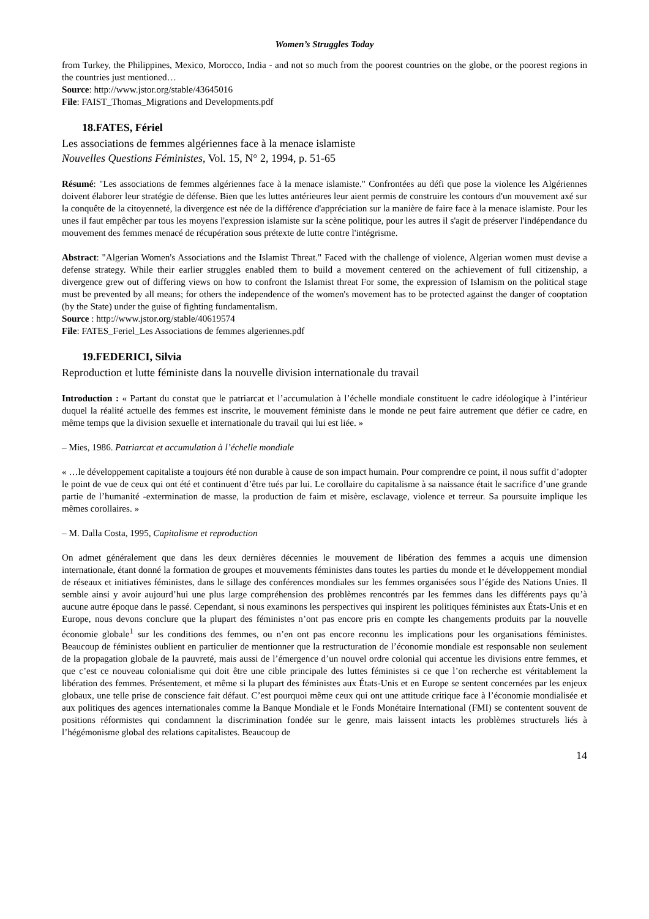Women’s Struggles Today
from Turkey, the Philippines, Mexico, Morocco, India - and not so much from the poorest countries on the globe, or the poorest regions in the countries just mentioned…
Source: http://www.jstor.org/stable/43645016
File: FAIST_Thomas_Migrations and Developments.pdf
18.FATES, Fériel
Les associations de femmes algériennes face à la menace islamiste
Nouvelles Questions Féministes, Vol. 15, N° 2, 1994, p. 51-65
Résumé: "Les associations de femmes algériennes face à la menace islamiste." Confrontées au défi que pose la violence les Algériennes doivent élaborer leur stratégie de défense. Bien que les luttes antérieures leur aient permis de construire les contours d'un mouvement axé sur la conquête de la citoyenneté, la divergence est née de la différence d'appréciation sur la manière de faire face à la menace islamiste. Pour les unes il faut empêcher par tous les moyens l'expression islamiste sur la scène politique, pour les autres il s'agit de préserver l'indépendance du mouvement des femmes menacé de récupération sous prétexte de lutte contre l'intégrisme.
Abstract: "Algerian Women's Associations and the Islamist Threat." Faced with the challenge of violence, Algerian women must devise a defense strategy. While their earlier struggles enabled them to build a movement centered on the achievement of full citizenship, a divergence grew out of differing views on how to confront the Islamist threat For some, the expression of Islamism on the political stage must be prevented by all means; for others the independence of the women's movement has to be protected against the danger of cooptation (by the State) under the guise of fighting fundamentalism.
Source : http://www.jstor.org/stable/40619574
File: FATES_Feriel_Les Associations de femmes algeriennes.pdf
19.FEDERICI, Silvia
Reproduction et lutte féministe dans la nouvelle division internationale du travail
Introduction : « Partant du constat que le patriarcat et l’accumulation à l’échelle mondiale constituent le cadre idéologique à l’intérieur duquel la réalité actuelle des femmes est inscrite, le mouvement féministe dans le monde ne peut faire autrement que défier ce cadre, en même temps que la division sexuelle et internationale du travail qui lui est liée. »
– Mies, 1986. Patriarcat et accumulation à l’échelle mondiale
« …le développement capitaliste a toujours été non durable à cause de son impact humain. Pour comprendre ce point, il nous suffit d’adopter le point de vue de ceux qui ont été et continuent d’être tués par lui. Le corollaire du capitalisme à sa naissance était le sacrifice d’une grande partie de l’humanité -extermination de masse, la production de faim et misère, esclavage, violence et terreur. Sa poursuite implique les mêmes corollaires. »
– M. Dalla Costa, 1995, Capitalisme et reproduction
On admet généralement que dans les deux dernières décennies le mouvement de libération des femmes a acquis une dimension internationale, étant donné la formation de groupes et mouvements féministes dans toutes les parties du monde et le développement mondial de réseaux et initiatives féministes, dans le sillage des conférences mondiales sur les femmes organisées sous l’égide des Nations Unies. Il semble ainsi y avoir aujourd’hui une plus large compréhension des problèmes rencontrés par les femmes dans les différents pays qu’à aucune autre époque dans le passé. Cependant, si nous examinons les perspectives qui inspirent les politiques féministes aux États-Unis et en Europe, nous devons conclure que la plupart des féministes n’ont pas encore pris en compte les changements produits par la nouvelle économie globale<sup>1</sup> sur les conditions des femmes, ou n’en ont pas encore reconnu les implications pour les organisations féministes. Beaucoup de féministes oublient en particulier de mentionner que la restructuration de l’économie mondiale est responsable non seulement de la propagation globale de la pauvreté, mais aussi de l’émergence d’un nouvel ordre colonial qui accentue les divisions entre femmes, et que c’est ce nouveau colonialisme qui doit être une cible principale des luttes féministes si ce que l’on recherche est véritablement la libération des femmes. Présentement, et même si la plupart des féministes aux États-Unis et en Europe se sentent concernées par les enjeux globaux, une telle prise de conscience fait défaut. C’est pourquoi même ceux qui ont une attitude critique face à l’économie mondialisée et aux politiques des agences internationales comme la Banque Mondiale et le Fonds Monétaire International (FMI) se contentent souvent de positions réformistes qui condamnent la discrimination fondée sur le genre, mais laissent intacts les problèmes structurels liés à l’hégémonisme global des relations capitalistes. Beaucoup de
14